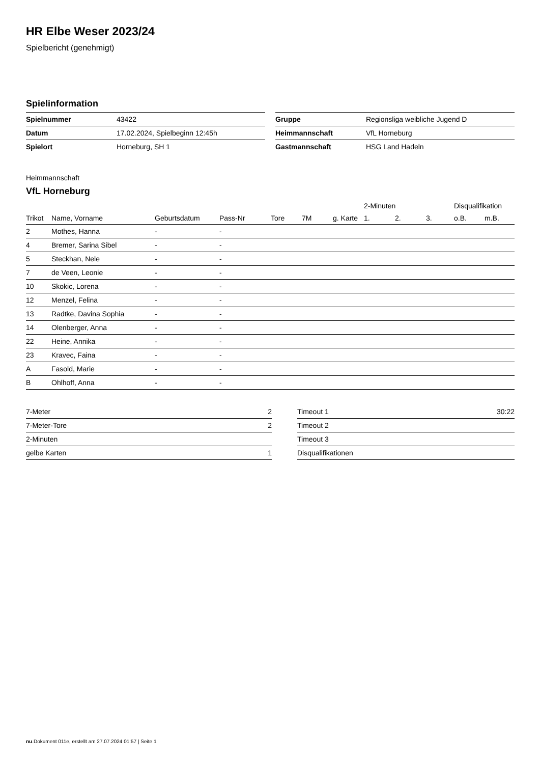HR Elbe Weser 2023/24
Spielbericht (genehmigt)
Spielinformation
| Spielnummer | 43422 |
| Datum | 17.02.2024, Spielbeginn 12:45h |
| Spielort | Horneburg, SH 1 |
| Gruppe | Regionsliga weibliche Jugend D |
| Heimmannschaft | VfL Horneburg |
| Gastmannschaft | HSG Land Hadeln |
Heimmannschaft
VfL Horneburg
| | | | | | | | 2-Minuten | | | Disqualifikation | |
| --- | --- | --- | --- | --- | --- | --- | --- | --- | --- | --- | --- |
| Trikot | Name, Vorname | Geburtsdatum | Pass-Nr | Tore | 7M | g. Karte | 1. | 2. | 3. | o.B. | m.B. |
| 2 | Mothes, Hanna | - | - | | | | | | | | |
| 4 | Bremer, Sarina Sibel | - | - | | | | | | | | |
| 5 | Steckhan, Nele | - | - | | | | | | | | |
| 7 | de Veen, Leonie | - | - | | | | | | | | |
| 10 | Skokic, Lorena | - | - | | | | | | | | |
| 12 | Menzel, Felina | - | - | | | | | | | | |
| 13 | Radtke, Davina Sophia | - | - | | | | | | | | |
| 14 | Olenberger, Anna | - | - | | | | | | | | |
| 22 | Heine, Annika | - | - | | | | | | | | |
| 23 | Kravec, Faina | - | - | | | | | | | | |
| A | Fasold, Marie | - | - | | | | | | | | |
| B | Ohlhoff, Anna | - | - | | | | | | | | |
| 7-Meter | 2 |
| 7-Meter-Tore | 2 |
| 2-Minuten | |
| gelbe Karten | 1 |
| Timeout 1 | 30:22 |
| Timeout 2 | |
| Timeout 3 | |
| Disqualifikationen | |
nu.Dokument 011e, erstellt am 27.07.2024 01:57 | Seite 1